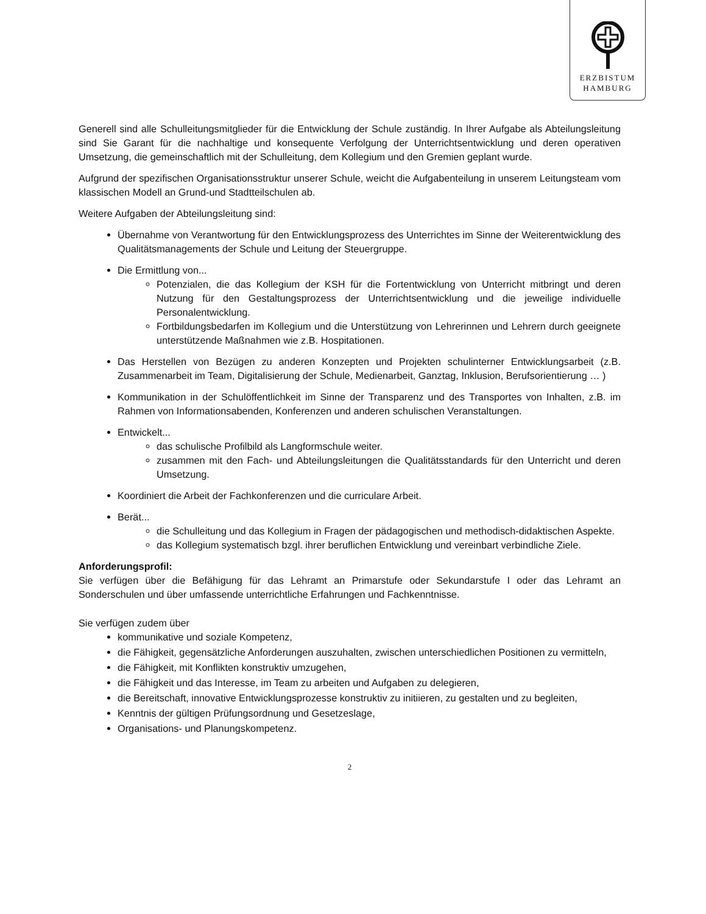ERZBISTUM
HAMBURG
Generell sind alle Schulleitungsmitglieder für die Entwicklung der Schule zuständig. In Ihrer Aufgabe als Abteilungsleitung sind Sie Garant für die nachhaltige und konsequente Verfolgung der Unterrichtsentwicklung und deren operativen Umsetzung, die gemeinschaftlich mit der Schulleitung, dem Kollegium und den Gremien geplant wurde.
Aufgrund der spezifischen Organisationsstruktur unserer Schule, weicht die Aufgabenteilung in unserem Leitungsteam vom klassischen Modell an Grund-und Stadtteilschulen ab.
Weitere Aufgaben der Abteilungsleitung sind:
Übernahme von Verantwortung für den Entwicklungsprozess des Unterrichtes im Sinne der Weiterentwicklung des Qualitätsmanagements der Schule und Leitung der Steuergruppe.
Die Ermittlung von...
Potenzialen, die das Kollegium der KSH für die Fortentwicklung von Unterricht mitbringt und deren Nutzung für den Gestaltungsprozess der Unterrichtsentwicklung und die jeweilige individuelle Personalentwicklung.
Fortbildungsbedarfen im Kollegium und die Unterstützung von Lehrerinnen und Lehrern durch geeignete unterstützende Maßnahmen wie z.B. Hospitationen.
Das Herstellen von Bezügen zu anderen Konzepten und Projekten schulinterner Entwicklungsarbeit (z.B. Zusammenarbeit im Team, Digitalisierung der Schule, Medienarbeit, Ganztag, Inklusion, Berufsorientierung … )
Kommunikation in der Schulöffentlichkeit im Sinne der Transparenz und des Transportes von Inhalten, z.B. im Rahmen von Informationsabenden, Konferenzen und anderen schulischen Veranstaltungen.
Entwickelt...
das schulische Profilbild als Langformschule weiter.
zusammen mit den Fach- und Abteilungsleitungen die Qualitätsstandards für den Unterricht und deren Umsetzung.
Koordiniert die Arbeit der Fachkonferenzen und die curriculare Arbeit.
Berät...
die Schulleitung und das Kollegium in Fragen der pädagogischen und methodisch-didaktischen Aspekte.
das Kollegium systematisch bzgl. ihrer beruflichen Entwicklung und vereinbart verbindliche Ziele.
Anforderungsprofil:
Sie verfügen über die Befähigung für das Lehramt an Primarstufe oder Sekundarstufe I oder das Lehramt an Sonderschulen und über umfassende unterrichtliche Erfahrungen und Fachkenntnisse.
Sie verfügen zudem über
kommunikative und soziale Kompetenz,
die Fähigkeit, gegensätzliche Anforderungen auszuhalten, zwischen unterschiedlichen Positionen zu vermitteln,
die Fähigkeit, mit Konflikten konstruktiv umzugehen,
die Fähigkeit und das Interesse, im Team zu arbeiten und Aufgaben zu delegieren,
die Bereitschaft, innovative Entwicklungsprozesse konstruktiv zu initiieren, zu gestalten und zu begleiten,
Kenntnis der gültigen Prüfungsordnung und Gesetzeslage,
Organisations- und Planungskompetenz.
2